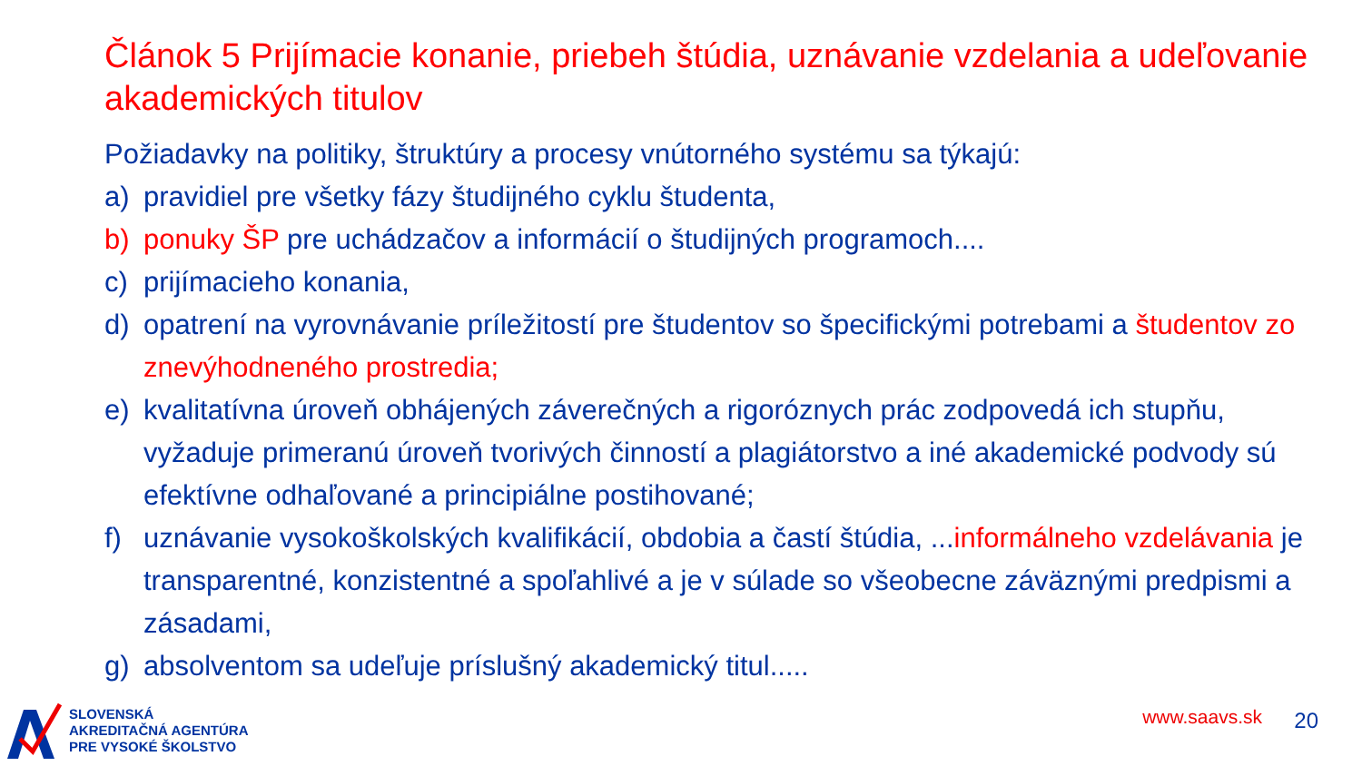Článok 5 Prijímacie konanie, priebeh štúdia, uznávanie vzdelania a udeľovanie akademických titulov
Požiadavky na politiky, štruktúry a procesy vnútorného systému sa týkajú:
a) pravidiel pre všetky fázy študijného cyklu študenta,
b) ponuky ŠP pre uchádzačov a informácií o študijných programoch....
c) prijímacieho konania,
d) opatrení na vyrovnávanie príležitostí pre študentov so špecifickými potrebami a študentov zo znevýhodneného prostredia;
e) kvalitatívna úroveň obhájených záverečných a rigoróznych prác zodpovedá ich stupňu, vyžaduje primeranú úroveň tvorivých činností a plagiátorstvo a iné akademické podvody sú efektívne odhaľované a principiálne postihované;
f) uznávanie vysokoškolských kvalifikácií, obdobia a častí štúdia, ...informálneho vzdelávania je transparentné, konzistentné a spoľahlivé a je v súlade so všeobecne záväznými predpismi a zásadami,
g) absolventom sa udeľuje príslušný akademický titul.....
SLOVENSKÁ
AKREDITAČNÁ AGENTÚRA
PRE VYSOKÉ ŠKOLSTVO
www.saavs.sk 20